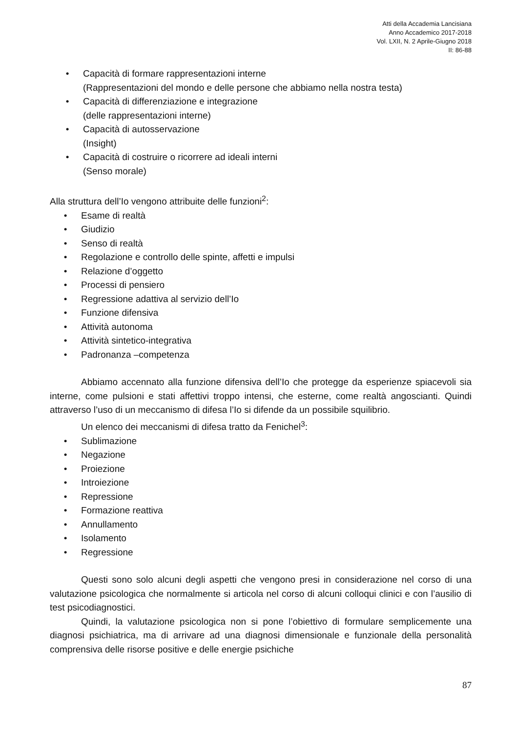Atti della Accademia Lancisiana
Anno Accademico 2017-2018
Vol. LXII, N. 2 Aprile-Giugno 2018
II: 86-88
• Capacità di formare rappresentazioni interne
(Rappresentazioni del mondo e delle persone che abbiamo nella nostra testa)
• Capacità di differenziazione e integrazione
(delle rappresentazioni interne)
• Capacità di autosservazione
(Insight)
• Capacità di costruire o ricorrere ad ideali interni
(Senso morale)
Alla struttura dell’Io vengono attribuite delle funzioni<sup>2</sup>:
• Esame di realtà
• Giudizio
• Senso di realtà
• Regolazione e controllo delle spinte, affetti e impulsi
• Relazione d’oggetto
• Processi di pensiero
• Regressione adattiva al servizio dell’Io
• Funzione difensiva
• Attività autonoma
• Attività sintetico-integrativa
• Padronanza –competenza
Abbiamo accennato alla funzione difensiva dell’Io che protegge da esperienze spiacevoli sia interne, come pulsioni e stati affettivi troppo intensi, che esterne, come realtà angoscianti. Quindi attraverso l’uso di un meccanismo di difesa l’Io si difende da un possibile squilibrio.
Un elenco dei meccanismi di difesa tratto da Fenichel<sup>3</sup>:
• Sublimazione
• Negazione
• Proiezione
• Introiezione
• Repressione
• Formazione reattiva
• Annullamento
• Isolamento
• Regressione
Questi sono solo alcuni degli aspetti che vengono presi in considerazione nel corso di una valutazione psicologica che normalmente si articola nel corso di alcuni colloqui clinici e con l’ausilio di test psicodiagnostici.
Quindi, la valutazione psicologica non si pone l’obiettivo di formulare semplicemente una diagnosi psichiatrica, ma di arrivare ad una diagnosi dimensionale e funzionale della personalità comprensiva delle risorse positive e delle energie psichiche
87